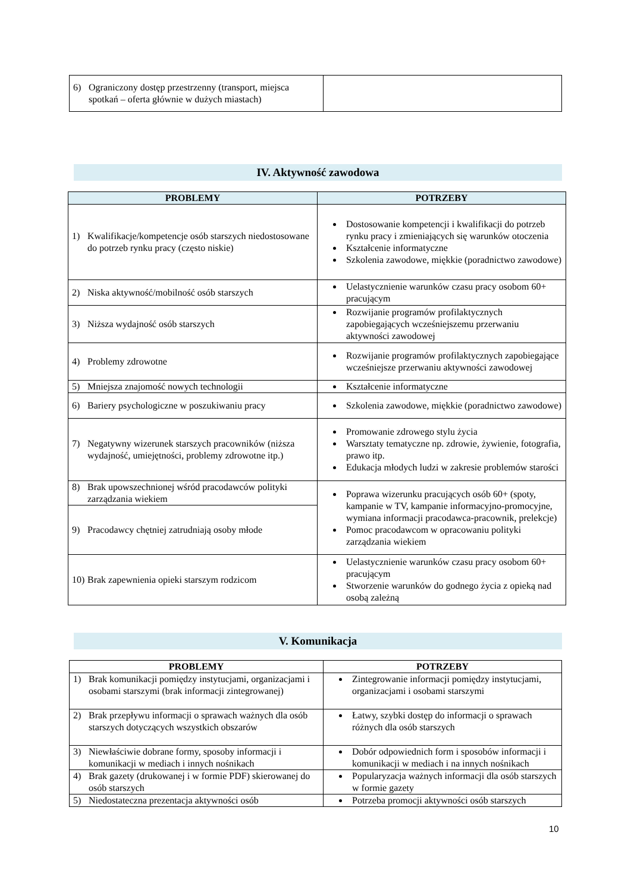| 6) Ograniczony dostęp przestrzenny (transport, miejsca spotkań – oferta głównie w dużych miastach) | |
IV. Aktywność zawodowa
| PROBLEMY | POTRZEBY |
| --- | --- |
| 1) Kwalifikacje/kompetencje osób starszych niedostosowane do potrzeb rynku pracy (często niskie) | Dostosowanie kompetencji i kwalifikacji do potrzeb rynku pracy i zmieniających się warunków otoczenia Kształcenie informatyczne Szkolenia zawodowe, miękkie (poradnictwo zawodowe) |
| 2) Niska aktywność/mobilność osób starszych | Uelastycznienie warunków czasu pracy osobom 60+ pracującym |
| 3) Niższa wydajność osób starszych | Rozwijanie programów profilaktycznych zapobiegających wcześniejszemu przerwaniu aktywności zawodowej |
| 4) Problemy zdrowotne | Rozwijanie programów profilaktycznych zapobiegające wcześniejsze przerwaniu aktywności zawodowej |
| 5) Mniejsza znajomość nowych technologii | Kształcenie informatyczne |
| 6) Bariery psychologiczne w poszukiwaniu pracy | Szkolenia zawodowe, miękkie (poradnictwo zawodowe) |
| 7) Negatywny wizerunek starszych pracowników (niższa wydajność, umiejętności, problemy zdrowotne itp.) | Promowanie zdrowego stylu życia Warsztaty tematyczne np. zdrowie, żywienie, fotografia, prawo itp. Edukacja młodych ludzi w zakresie problemów starości |
| 8) Brak upowszechnionej wśród pracodawców polityki zarządzania wiekiem | Poprawa wizerunku pracujących osób 60+ (spoty, kampanie w TV, kampanie informacyjno-promocyjne, wymiana informacji pracodawca-pracownik, prelekcje) Pomoc pracodawcom w opracowaniu polityki zarządzania wiekiem |
| 9) Pracodawcy chętniej zatrudniają osoby młode | |
| 10) Brak zapewnienia opieki starszym rodzicom | Uelastycznienie warunków czasu pracy osobom 60+ pracującym Stworzenie warunków do godnego życia z opieką nad osobą zależną |
V. Komunikacja
| PROBLEMY | POTRZEBY |
| --- | --- |
| 1) Brak komunikacji pomiędzy instytucjami, organizacjami i osobami starszymi (brak informacji zintegrowanej) | Zintegrowanie informacji pomiędzy instytucjami, organizacjami i osobami starszymi |
| 2) Brak przepływu informacji o sprawach ważnych dla osób starszych dotyczących wszystkich obszarów | Łatwy, szybki dostęp do informacji o sprawach różnych dla osób starszych |
| 3) Niewłaściwie dobrane formy, sposoby informacji i komunikacji w mediach i innych nośnikach | Dobór odpowiednich form i sposobów informacji i komunikacji w mediach i na innych nośnikach |
| 4) Brak gazety (drukowanej i w formie PDF) skierowanej do osób starszych | Popularyzacja ważnych informacji dla osób starszych w formie gazety |
| 5) Niedostateczna prezentacja aktywności osób | Potrzeba promocji aktywności osób starszych |
10